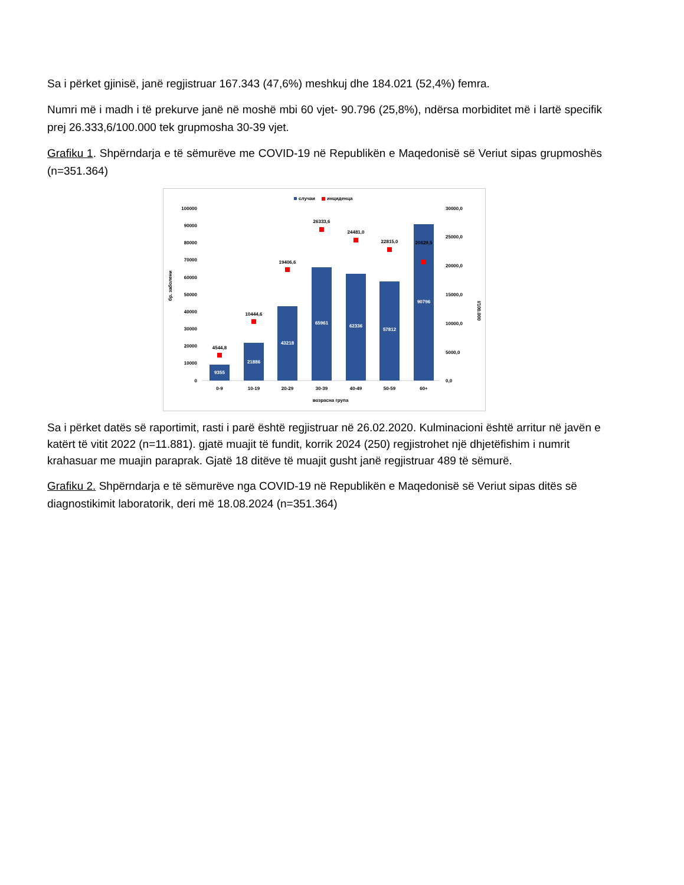Sa i përket gjinisë, janë regjistruar 167.343 (47,6%) meshkuj dhe 184.021 (52,4%) femra.
Numri më i madh i të prekurve janë në moshë mbi 60 vjet- 90.796 (25,8%), ndërsa morbiditet më i lartë specifik prej 26.333,6/100.000 tek grupmosha 30-39 vjet.
Grafiku 1. Shpërndarja e të sëmurëve me COVID-19 në Republikën e Maqedonisë së Veriut sipas grupmoshës (n=351.364)
случаи
инциденца
100000
90000
80000
70000
60000
50000
40000
30000
20000
10000
0
30000,0
25000,0
20000,0
15000,0
10000,0
5000,0
0,0
бр. заболени
I/100.000
9355
21886
43218
65961
62336
57812
90796
4544,8
10444,6
19406,6
26333,6
24481,0
22815,0
20629,5
0-9
10-19
20-29
30-39
40-49
50-59
60+
возрасна група
Sa i përket datës së raportimit, rasti i parë është regjistruar në 26.02.2020. Kulminacioni është arritur në javën e katërt të vitit 2022 (n=11.881). gjatë muajit të fundit, korrik 2024 (250) regjistrohet një dhjetëfishim i numrit krahasuar me muajin paraprak. Gjatë 18 ditëve të muajit gusht janë regjistruar 489 të sëmurë.
Grafiku 2. Shpërndarja e të sëmurëve nga COVID-19 në Republikën e Maqedonisë së Veriut sipas ditës së diagnostikimit laboratorik, deri më 18.08.2024 (n=351.364)